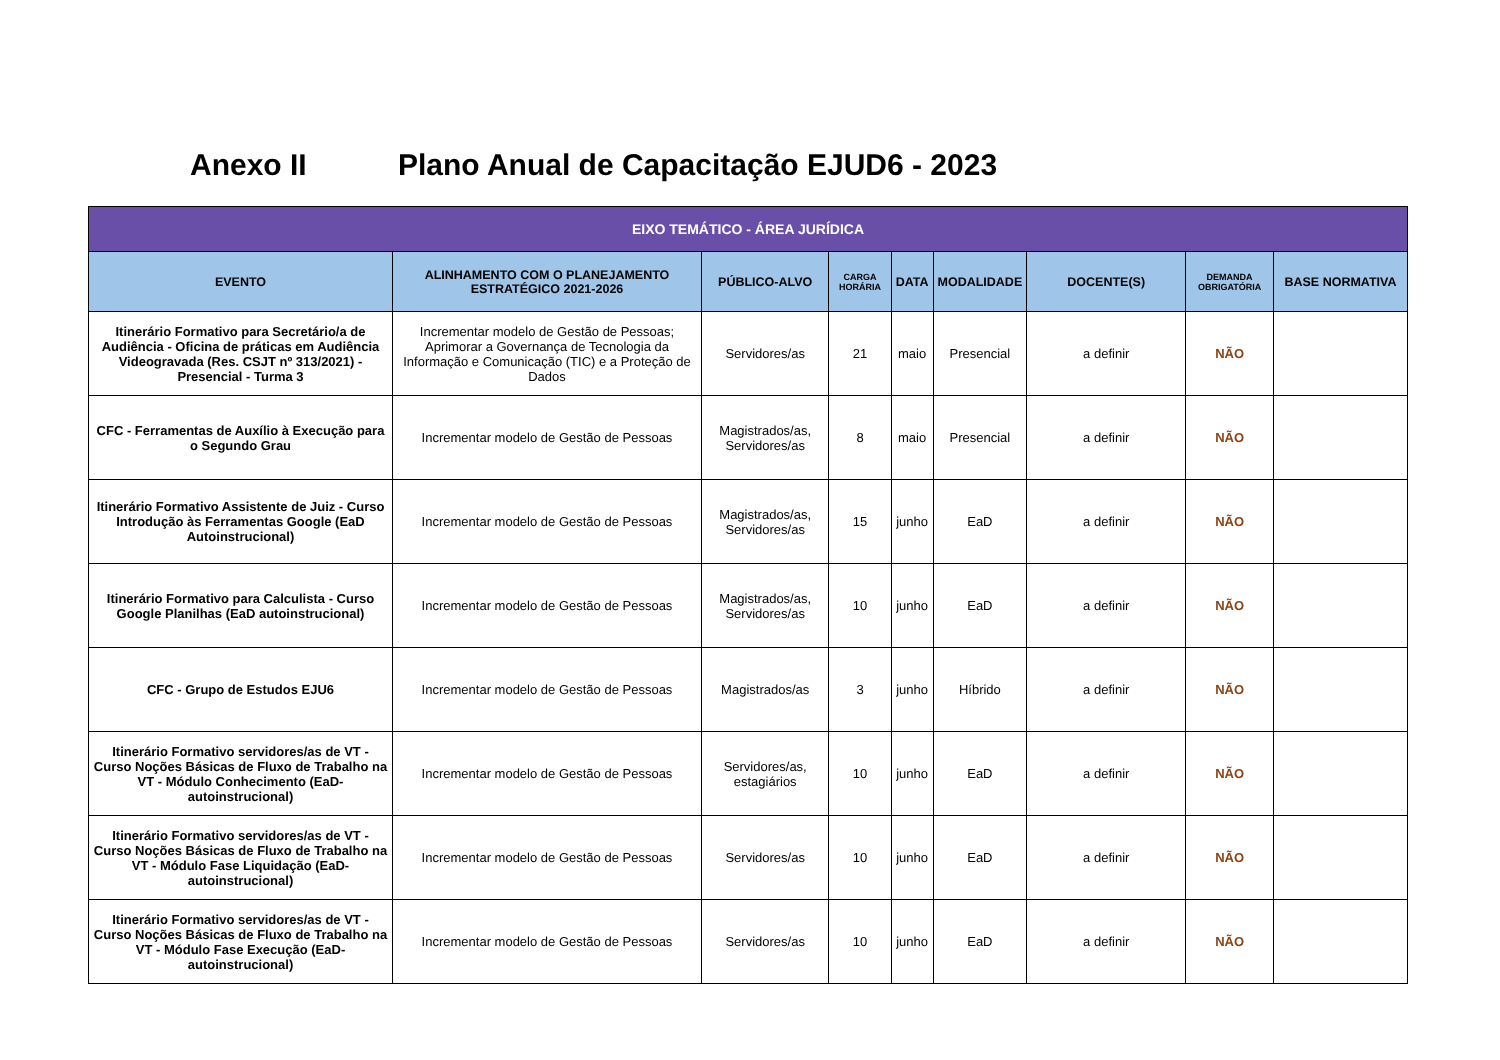Anexo II Plano Anual de Capacitação EJUD6 - 2023
| EIXO TEMÁTICO - ÁREA JURÍDICA | | | | | | | | |
| --- | --- | --- | --- | --- | --- | --- | --- | --- |
| EVENTO | ALINHAMENTO COM O PLANEJAMENTO ESTRATÉGICO 2021-2026 | PÚBLICO-ALVO | CARGA HORÁRIA | DATA | MODALIDADE | DOCENTE(S) | DEMANDA OBRIGATÓRIA | BASE NORMATIVA |
| Itinerário Formativo para Secretário/a de Audiência - Oficina de práticas em Audiência Videogravada (Res. CSJT nº 313/2021) - Presencial - Turma 3 | Incrementar modelo de Gestão de Pessoas; Aprimorar a Governança de Tecnologia da Informação e Comunicação (TIC) e a Proteção de Dados | Servidores/as | 21 | maio | Presencial | a definir | NÃO | |
| CFC - Ferramentas de Auxílio à Execução para o Segundo Grau | Incrementar modelo de Gestão de Pessoas | Magistrados/as, Servidores/as | 8 | maio | Presencial | a definir | NÃO | |
| Itinerário Formativo Assistente de Juiz - Curso Introdução às Ferramentas Google (EaD Autoinstrucional) | Incrementar modelo de Gestão de Pessoas | Magistrados/as, Servidores/as | 15 | junho | EaD | a definir | NÃO | |
| Itinerário Formativo para Calculista - Curso Google Planilhas (EaD autoinstrucional) | Incrementar modelo de Gestão de Pessoas | Magistrados/as, Servidores/as | 10 | junho | EaD | a definir | NÃO | |
| CFC - Grupo de Estudos EJU6 | Incrementar modelo de Gestão de Pessoas | Magistrados/as | 3 | junho | Híbrido | a definir | NÃO | |
| Itinerário Formativo servidores/as de VT - Curso Noções Básicas de Fluxo de Trabalho na VT - Módulo Conhecimento (EaD-autoinstrucional) | Incrementar modelo de Gestão de Pessoas | Servidores/as, estagiários | 10 | junho | EaD | a definir | NÃO | |
| Itinerário Formativo servidores/as de VT - Curso Noções Básicas de Fluxo de Trabalho na VT - Módulo Fase Liquidação (EaD-autoinstrucional) | Incrementar modelo de Gestão de Pessoas | Servidores/as | 10 | junho | EaD | a definir | NÃO | |
| Itinerário Formativo servidores/as de VT - Curso Noções Básicas de Fluxo de Trabalho na VT - Módulo Fase Execução (EaD-autoinstrucional) | Incrementar modelo de Gestão de Pessoas | Servidores/as | 10 | junho | EaD | a definir | NÃO | |